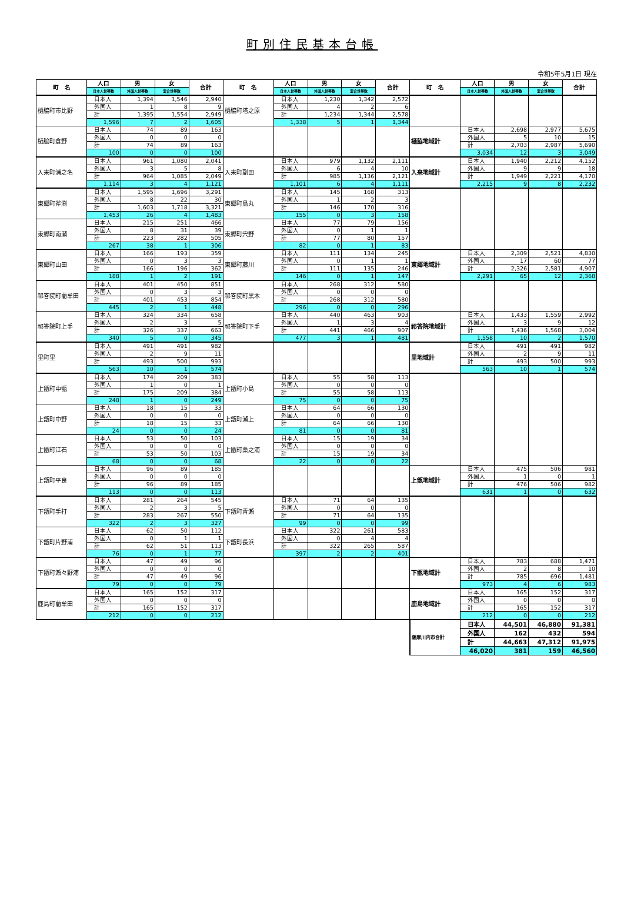町別住民基本台帳
令和5年5月1日 現在
| 町 名 | 人口 | 男 | 女 | 合計 | 町 名 | 人口 | 男 | 女 | 合計 | 町 名 | 人口 | 男 | 女 | 合計 |
| --- | --- | --- | --- | --- | --- | --- | --- | --- | --- | --- | --- | --- | --- | --- |
| | 日本人世帯数 | 外国人世帯数 | 混合世帯数 | | | 日本人世帯数 | 外国人世帯数 | 混合世帯数 | | | 日本人世帯数 | 外国人世帯数 | 混合世帯数 | |
| 樋脇町市比野 | 日本人 | 1,394 | 1,546 | 2,940 | 樋脇町塔之原 | 日本人 | 1,230 | 1,342 | 2,572 | | | | | |
| | 外国人 | 1 | 8 | 9 | | 外国人 | 4 | 2 | 6 | | | | | |
| | 計 | 1,395 | 1,554 | 2,949 | | 計 | 1,234 | 1,344 | 2,578 | | | | | |
| | 1,596 | 7 | 2 | 1,605 | | 1,338 | 5 | 1 | 1,344 | | | | | |
| 樋脇町倉野 | 日本人 | 74 | 89 | 163 | | | | | | 樋脇地域計 | 日本人 | 2,698 | 2,977 | 5,675 |
| | 外国人 | 0 | 0 | 0 | | | | | | | 外国人 | 5 | 10 | 15 |
| | 計 | 74 | 89 | 163 | | | | | | | 計 | 2,703 | 2,987 | 5,690 |
| | 100 | 0 | 0 | 100 | | | | | | | 3,034 | 12 | 3 | 3,049 |
| 入来町浦之名 | 日本人 | 961 | 1,080 | 2,041 | 入来町副田 | 日本人 | 979 | 1,132 | 2,111 | 入来地域計 | 日本人 | 1,940 | 2,212 | 4,152 |
| | 外国人 | 3 | 5 | 8 | | 外国人 | 6 | 4 | 10 | | 外国人 | 9 | 9 | 18 |
| | 計 | 964 | 1,085 | 2,049 | | 計 | 985 | 1,136 | 2,121 | | 計 | 1,949 | 2,221 | 4,170 |
| | 1,114 | 3 | 4 | 1,121 | | 1,101 | 6 | 4 | 1,111 | | 2,215 | 9 | 8 | 2,232 |
| 東郷町斧渕 | 日本人 | 1,595 | 1,696 | 3,291 | 東郷町鳥丸 | 日本人 | 145 | 168 | 313 | | | | | |
| | 外国人 | 8 | 22 | 30 | | 外国人 | 1 | 2 | 3 | | | | | |
| | 計 | 1,603 | 1,718 | 3,321 | | 計 | 146 | 170 | 316 | | | | | |
| | 1,453 | 26 | 4 | 1,483 | | 155 | 0 | 3 | 158 | | | | | |
| 東郷町南瀬 | 日本人 | 215 | 251 | 466 | 東郷町宍野 | 日本人 | 77 | 79 | 156 | | | | | |
| | 外国人 | 8 | 31 | 39 | | 外国人 | 0 | 1 | 1 | | | | | |
| | 計 | 223 | 282 | 505 | | 計 | 77 | 80 | 157 | | | | | |
| | 267 | 38 | 1 | 306 | | 82 | 0 | 1 | 83 | | | | | |
| 東郷町山田 | 日本人 | 166 | 193 | 359 | 東郷町藤川 | 日本人 | 111 | 134 | 245 | 東郷地域計 | 日本人 | 2,309 | 2,521 | 4,830 |
| | 外国人 | 0 | 3 | 3 | | 外国人 | 0 | 1 | 1 | | 外国人 | 17 | 60 | 77 |
| | 計 | 166 | 196 | 362 | | 計 | 111 | 135 | 246 | | 計 | 2,326 | 2,581 | 4,907 |
| | 188 | 1 | 2 | 191 | | 146 | 0 | 1 | 147 | | 2,291 | 65 | 12 | 2,368 |
| 祁答院町藺牟田 | 日本人 | 401 | 450 | 851 | 祁答院町黒木 | 日本人 | 268 | 312 | 580 | | | | | |
| | 外国人 | 0 | 3 | 3 | | 外国人 | 0 | 0 | 0 | | | | | |
| | 計 | 401 | 453 | 854 | | 計 | 268 | 312 | 580 | | | | | |
| | 445 | 2 | 1 | 448 | | 296 | 0 | 0 | 296 | | | | | |
| 祁答院町上手 | 日本人 | 324 | 334 | 658 | 祁答院町下手 | 日本人 | 440 | 463 | 903 | 祁答院地域計 | 日本人 | 1,433 | 1,559 | 2,992 |
| | 外国人 | 2 | 3 | 5 | | 外国人 | 1 | 3 | 4 | | 外国人 | 3 | 9 | 12 |
| | 計 | 326 | 337 | 663 | | 計 | 441 | 466 | 907 | | 計 | 1,436 | 1,568 | 3,004 |
| | 340 | 5 | 0 | 345 | | 477 | 3 | 1 | 481 | | 1,558 | 10 | 2 | 1,570 |
| 里町里 | 日本人 | 491 | 491 | 982 | | | | | | 里地域計 | 日本人 | 491 | 491 | 982 |
| | 外国人 | 2 | 9 | 11 | | | | | | | 外国人 | 2 | 9 | 11 |
| | 計 | 493 | 500 | 993 | | | | | | | 計 | 493 | 500 | 993 |
| | 563 | 10 | 1 | 574 | | | | | | | 563 | 10 | 1 | 574 |
| 上甑町中甑 | 日本人 | 174 | 209 | 383 | 上甑町小島 | 日本人 | 55 | 58 | 113 | | | | | |
| | 外国人 | 1 | 0 | 1 | | 外国人 | 0 | 0 | 0 | | | | | |
| | 計 | 175 | 209 | 384 | | 計 | 55 | 58 | 113 | | | | | |
| | 248 | 1 | 0 | 249 | | 75 | 0 | 0 | 75 | | | | | |
| 上甑町中野 | 日本人 | 18 | 15 | 33 | 上甑町瀬上 | 日本人 | 64 | 66 | 130 | | | | | |
| | 外国人 | 0 | 0 | 0 | | 外国人 | 0 | 0 | 0 | | | | | |
| | 計 | 18 | 15 | 33 | | 計 | 64 | 66 | 130 | | | | | |
| | 24 | 0 | 0 | 24 | | 81 | 0 | 0 | 81 | | | | | |
| 上甑町江石 | 日本人 | 53 | 50 | 103 | 上甑町桑之浦 | 日本人 | 15 | 19 | 34 | | | | | |
| | 外国人 | 0 | 0 | 0 | | 外国人 | 0 | 0 | 0 | | | | | |
| | 計 | 53 | 50 | 103 | | 計 | 15 | 19 | 34 | | | | | |
| | 68 | 0 | 0 | 68 | | 22 | 0 | 0 | 22 | | | | | |
| 上甑町平良 | 日本人 | 96 | 89 | 185 | | | | | | 上甑地域計 | 日本人 | 475 | 506 | 981 |
| | 外国人 | 0 | 0 | 0 | | | | | | | 外国人 | 1 | 0 | 1 |
| | 計 | 96 | 89 | 185 | | | | | | | 計 | 476 | 506 | 982 |
| | 113 | 0 | 0 | 113 | | | | | | | 631 | 1 | 0 | 632 |
| 下甑町手打 | 日本人 | 281 | 264 | 545 | 下甑町青瀬 | 日本人 | 71 | 64 | 135 | | | | | |
| | 外国人 | 2 | 3 | 5 | | 外国人 | 0 | 0 | 0 | | | | | |
| | 計 | 283 | 267 | 550 | | 計 | 71 | 64 | 135 | | | | | |
| | 322 | 2 | 3 | 327 | | 99 | 0 | 0 | 99 | | | | | |
| 下甑町片野浦 | 日本人 | 62 | 50 | 112 | 下甑町長浜 | 日本人 | 322 | 261 | 583 | | | | | |
| | 外国人 | 0 | 1 | 1 | | 外国人 | 0 | 4 | 4 | | | | | |
| | 計 | 62 | 51 | 113 | | 計 | 322 | 265 | 587 | | | | | |
| | 76 | 0 | 1 | 77 | | 397 | 2 | 2 | 401 | | | | | |
| 下甑町瀬々野浦 | 日本人 | 47 | 49 | 96 | | | | | | 下甑地域計 | 日本人 | 783 | 688 | 1,471 |
| | 外国人 | 0 | 0 | 0 | | | | | | | 外国人 | 2 | 8 | 10 |
| | 計 | 47 | 49 | 96 | | | | | | | 計 | 785 | 696 | 1,481 |
| | 79 | 0 | 0 | 79 | | | | | | | 973 | 4 | 6 | 983 |
| 鹿島町藺牟田 | 日本人 | 165 | 152 | 317 | | | | | | 鹿島地域計 | 日本人 | 165 | 152 | 317 |
| | 外国人 | 0 | 0 | 0 | | | | | | | 外国人 | 0 | 0 | 0 |
| | 計 | 165 | 152 | 317 | | | | | | | 計 | 165 | 152 | 317 |
| | 212 | 0 | 0 | 212 | | | | | | | 212 | 0 | 0 | 212 |
| | | | | | | | | | | 薩摩川内市合計 | 日本人 | 44,501 | 46,880 | 91,381 |
| | | | | | | | | | | | 外国人 | 162 | 432 | 594 |
| | | | | | | | | | | | 計 | 44,663 | 47,312 | 91,975 |
| | | | | | | | | | | | 46,020 | 381 | 159 | 46,560 |